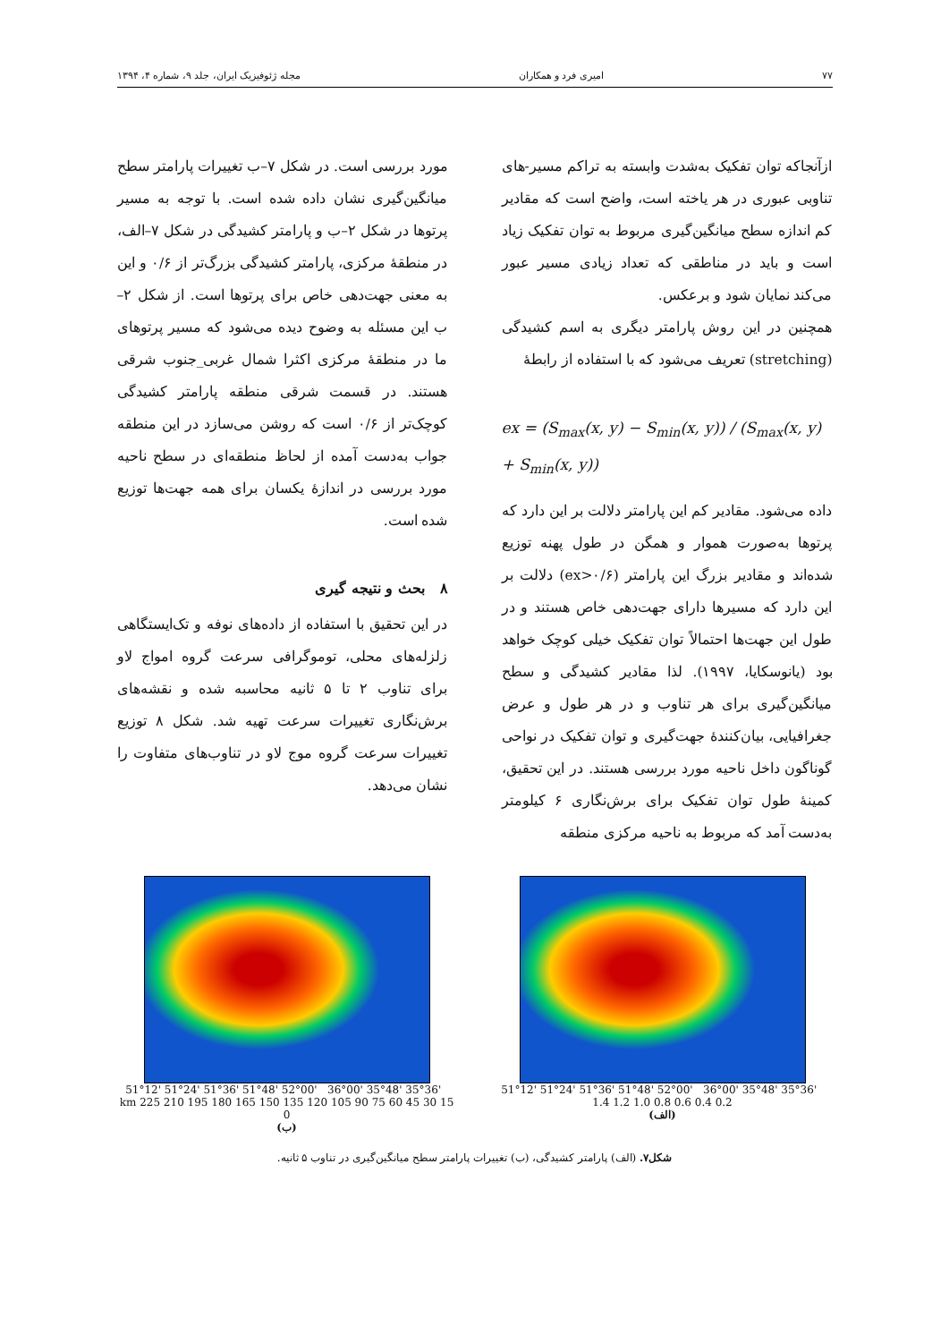۷۷ امیری فرد و همکاران مجله ژئوفیزیک ایران، جلد ۹، شماره ۴، ۱۳۹۴
ازآنجاکه توان تفکیک به‌شدت وابسته به تراکم مسیر-های تناوبی عبوری در هر یاخته است، واضح است که مقادیر کم اندازه سطح میانگین‌گیری مربوط به توان تفکیک زیاد است و باید در مناطقی که تعداد زیادی مسیر عبور می‌کند نمایان شود و برعکس.
همچنین در این روش پارامتر دیگری به اسم کشیدگی (stretching) تعریف می‌شود که با استفاده از رابطهٔ
ex = (S<sub>max</sub>(x, y) − S<sub>min</sub>(x, y)) / (S<sub>max</sub>(x, y) + S<sub>min</sub>(x, y))
داده می‌شود. مقادیر کم این پارامتر دلالت بر این دارد که پرتوها به‌صورت هموار و همگن در طول پهنه توزیع شده‌اند و مقادیر بزرگ این پارامتر (ex>۰/۶) دلالت بر این دارد که مسیرها دارای جهت‌دهی خاص هستند و در طول این جهت‌ها احتمالاً توان تفکیک خیلی کوچک خواهد بود (یانوسکایا، ۱۹۹۷). لذا مقادیر کشیدگی و سطح میانگین‌گیری برای هر تناوب و در هر طول و عرض جغرافیایی، بیان‌کنندهٔ جهت‌گیری و توان تفکیک در نواحی گوناگون داخل ناحیه مورد بررسی هستند. در این تحقیق، کمینهٔ طول توان تفکیک برای برش‌نگاری ۶ کیلومتر به‌دست آمد که مربوط به ناحیه مرکزی منطقه
مورد بررسی است. در شکل ۷–ب تغییرات پارامتر سطح میانگین‌گیری نشان داده شده است. با توجه به مسیر پرتوها در شکل ۲–ب و پارامتر کشیدگی در شکل ۷–الف، در منطقهٔ مرکزی، پارامتر کشیدگی بزرگ‌تر از ۰/۶ و این به معنی جهت‌دهی خاص برای پرتوها است. از شکل ۲–ب این مسئله به وضوح دیده می‌شود که مسیر پرتوهای ما در منطقهٔ مرکزی اکثرا شمال غربی_جنوب شرقی هستند. در قسمت شرقی منطقه پارامتر کشیدگی کوچک‌تر از ۰/۶ است که روشن می‌سازد در این منطقه جواب به‌دست آمده از لحاظ منطقه‌ای در سطح ناحیه مورد بررسی در اندازهٔ یکسان برای همه جهت‌ها توزیع شده است.
۸ بحث و نتیجه گیری
در این تحقیق با استفاده از داده‌های نوفه و تک‌ایستگاهی زلزله‌های محلی، توموگرافی سرعت گروه امواج لاو برای تناوب ۲ تا ۵ ثانیه محاسبه شده و نقشه‌های برش‌نگاری تغییرات سرعت تهیه شد. شکل ۸ توزیع تغییرات سرعت گروه موج لاو در تناوب‌های متفاوت را نشان می‌دهد.
51°12' 51°24' 51°36' 51°48' 52°00' 36°00' 35°48' 35°36' 1.4 1.2 1.0 0.8 0.6 0.4 0.2
(الف)
51°12' 51°24' 51°36' 51°48' 52°00' 36°00' 35°48' 35°36' km 225 210 195 180 165 150 135 120 105 90 75 60 45 30 15 0
(ب)
شکل۷. (الف) پارامتر کشیدگی، (ب) تغییرات پارامتر سطح میانگین‌گیری در تناوب ۵ ثانیه.